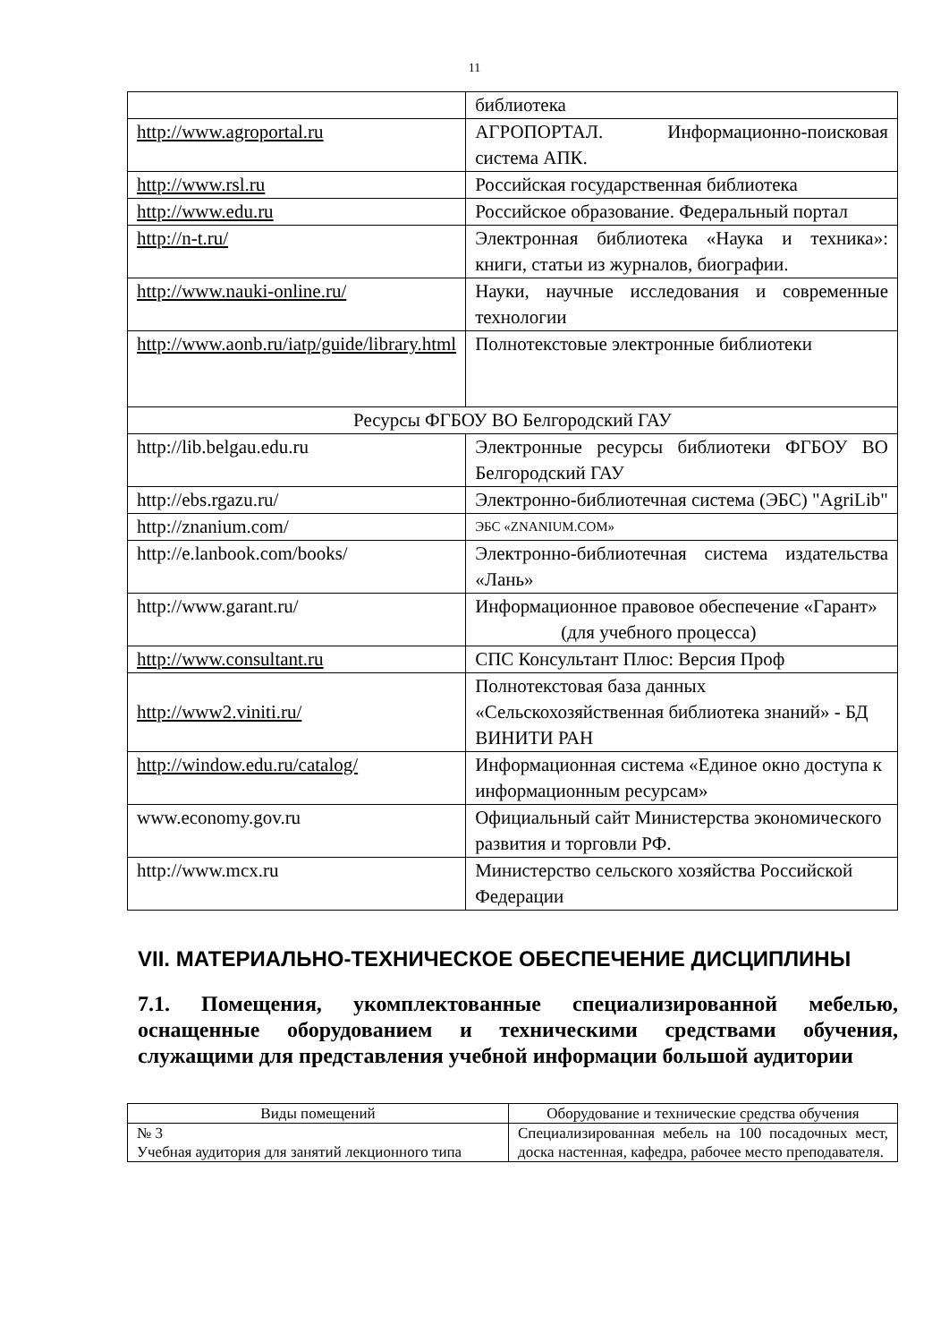11
| | библиотека |
| http://www.agroportal.ru | АГРОПОРТАЛ. Информационно-поисковая система АПК. |
| http://www.rsl.ru | Российская государственная библиотека |
| http://www.edu.ru | Российское образование. Федеральный портал |
| http://n-t.ru/ | Электронная библиотека «Наука и техника»: книги, статьи из журналов, биографии. |
| http://www.nauki-online.ru/ | Науки, научные исследования и современные технологии |
| http://www.aonb.ru/iatp/guide/library.html | Полнотекстовые электронные библиотеки |
| Ресурсы ФГБОУ ВО Белгородский ГАУ | |
| http://lib.belgau.edu.ru | Электронные ресурсы библиотеки ФГБОУ ВО Белгородский ГАУ |
| http://ebs.rgazu.ru/ | Электронно-библиотечная система (ЭБС) "AgriLib" |
| http://znanium.com/ | ЭБС «ZNANIUM.COM» |
| http://e.lanbook.com/books/ | Электронно-библиотечная система издательства «Лань» |
| http://www.garant.ru/ | Информационное правовое обеспечение «Гарант» (для учебного процесса) |
| http://www.consultant.ru | СПС Консультант Плюс: Версия Проф |
| http://www2.viniti.ru/ | Полнотекстовая база данных «Сельскохозяйственная библиотека знаний» - БД ВИНИТИ РАН |
| http://window.edu.ru/catalog/ | Информационная система «Единое окно доступа к информационным ресурсам» |
| www.economy.gov.ru | Официальный сайт Министерства экономического развития и торговли РФ. |
| http://www.mcx.ru | Министерство сельского хозяйства Российской Федерации |
VII. МАТЕРИАЛЬНО-ТЕХНИЧЕСКОЕ ОБЕСПЕЧЕНИЕ ДИСЦИПЛИНЫ
7.1. Помещения, укомплектованные специализированной мебелью, оснащенные оборудованием и техническими средствами обучения, служащими для представления учебной информации большой аудитории
| Виды помещений | Оборудование и технические средства обучения |
| --- | --- |
| № 3 Учебная аудитория для занятий лекционного типа | Специализированная мебель на 100 посадочных мест, доска настенная, кафедра, рабочее место преподавателя. |